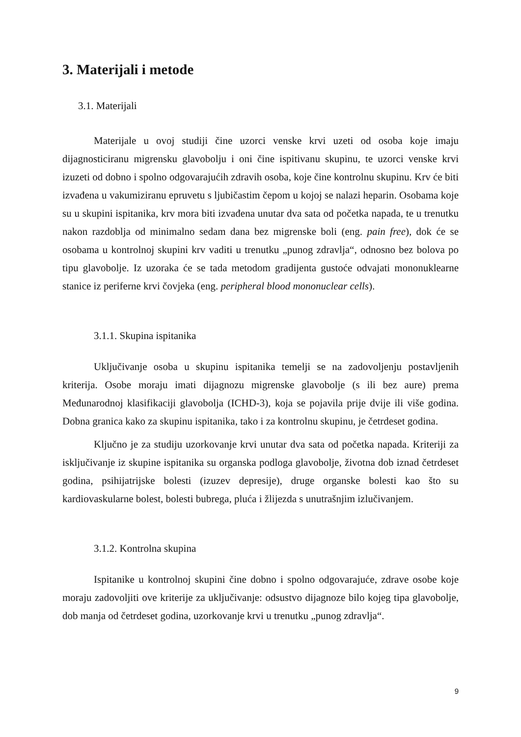3. Materijali i metode
3.1. Materijali
Materijale u ovoj studiji čine uzorci venske krvi uzeti od osoba koje imaju dijagnosticiranu migrensku glavobolju i oni čine ispitivanu skupinu, te uzorci venske krvi izuzeti od dobno i spolno odgovarajućih zdravih osoba, koje čine kontrolnu skupinu. Krv će biti izvađena u vakumiziranu epruvetu s ljubičastim čepom u kojoj se nalazi heparin. Osobama koje su u skupini ispitanika, krv mora biti izvađena unutar dva sata od početka napada, te u trenutku nakon razdoblja od minimalno sedam dana bez migrenske boli (eng. pain free), dok će se osobama u kontrolnoj skupini krv vaditi u trenutku „punog zdravlja“, odnosno bez bolova po tipu glavobolje. Iz uzoraka će se tada metodom gradijenta gustoće odvajati mononuklearne stanice iz periferne krvi čovjeka (eng. peripheral blood mononuclear cells).
3.1.1. Skupina ispitanika
Uključivanje osoba u skupinu ispitanika temelji se na zadovoljenju postavljenih kriterija. Osobe moraju imati dijagnozu migrenske glavobolje (s ili bez aure) prema Međunarodnoj klasifikaciji glavobolja (ICHD-3), koja se pojavila prije dvije ili više godina. Dobna granica kako za skupinu ispitanika, tako i za kontrolnu skupinu, je četrdeset godina.
Ključno je za studiju uzorkovanje krvi unutar dva sata od početka napada. Kriteriji za isključivanje iz skupine ispitanika su organska podloga glavobolje, životna dob iznad četrdeset godina, psihijatrijske bolesti (izuzev depresije), druge organske bolesti kao što su kardiovaskularne bolest, bolesti bubrega, pluća i žlijezda s unutrašnjim izlučivanjem.
3.1.2. Kontrolna skupina
Ispitanike u kontrolnoj skupini čine dobno i spolno odgovarajuće, zdrave osobe koje moraju zadovoljiti ove kriterije za uključivanje: odsustvo dijagnoze bilo kojeg tipa glavobolje, dob manja od četrdeset godina, uzorkovanje krvi u trenutku „punog zdravlja“.
9